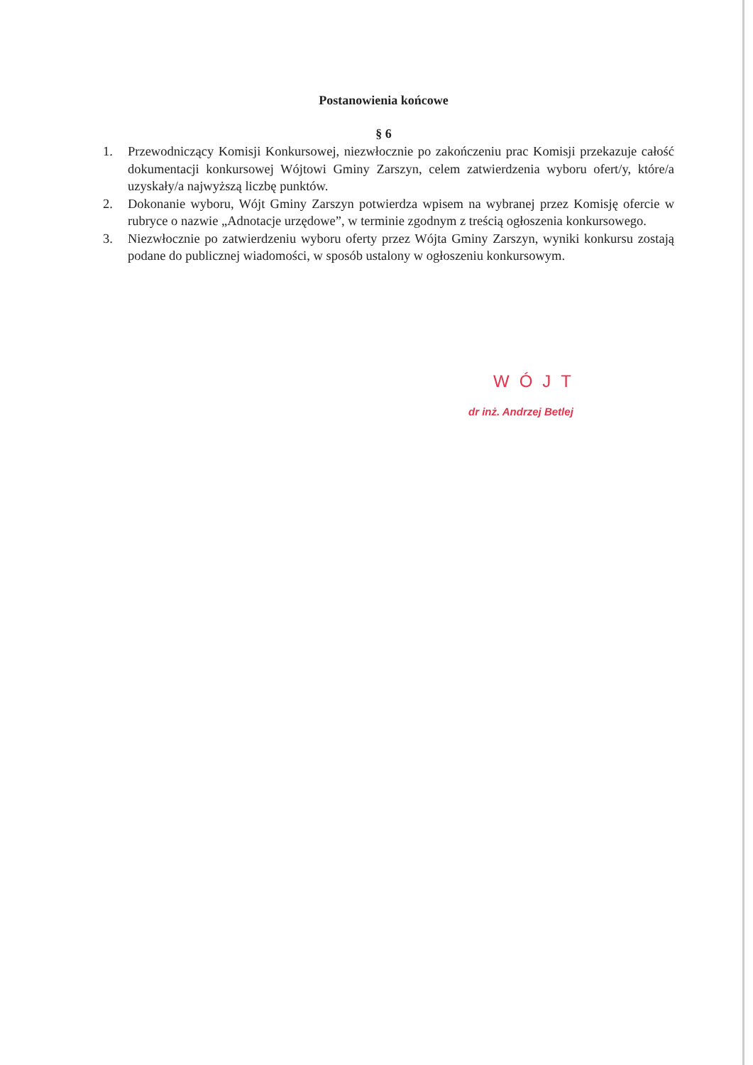Postanowienia końcowe
§ 6
1. Przewodniczący Komisji Konkursowej, niezwłocznie po zakończeniu prac Komisji przekazuje całość dokumentacji konkursowej Wójtowi Gminy Zarszyn, celem zatwierdzenia wyboru ofert/y, które/a uzyskały/a najwyższą liczbę punktów.
2. Dokonanie wyboru, Wójt Gminy Zarszyn potwierdza wpisem na wybranej przez Komisję ofercie w rubryce o nazwie „Adnotacje urzędowe”, w terminie zgodnym z treścią ogłoszenia konkursowego.
3. Niezwłocznie po zatwierdzeniu wyboru oferty przez Wójta Gminy Zarszyn, wyniki konkursu zostają podane do publicznej wiadomości, w sposób ustalony w ogłoszeniu konkursowym.
WÓJT
dr inż. Andrzej Betlej